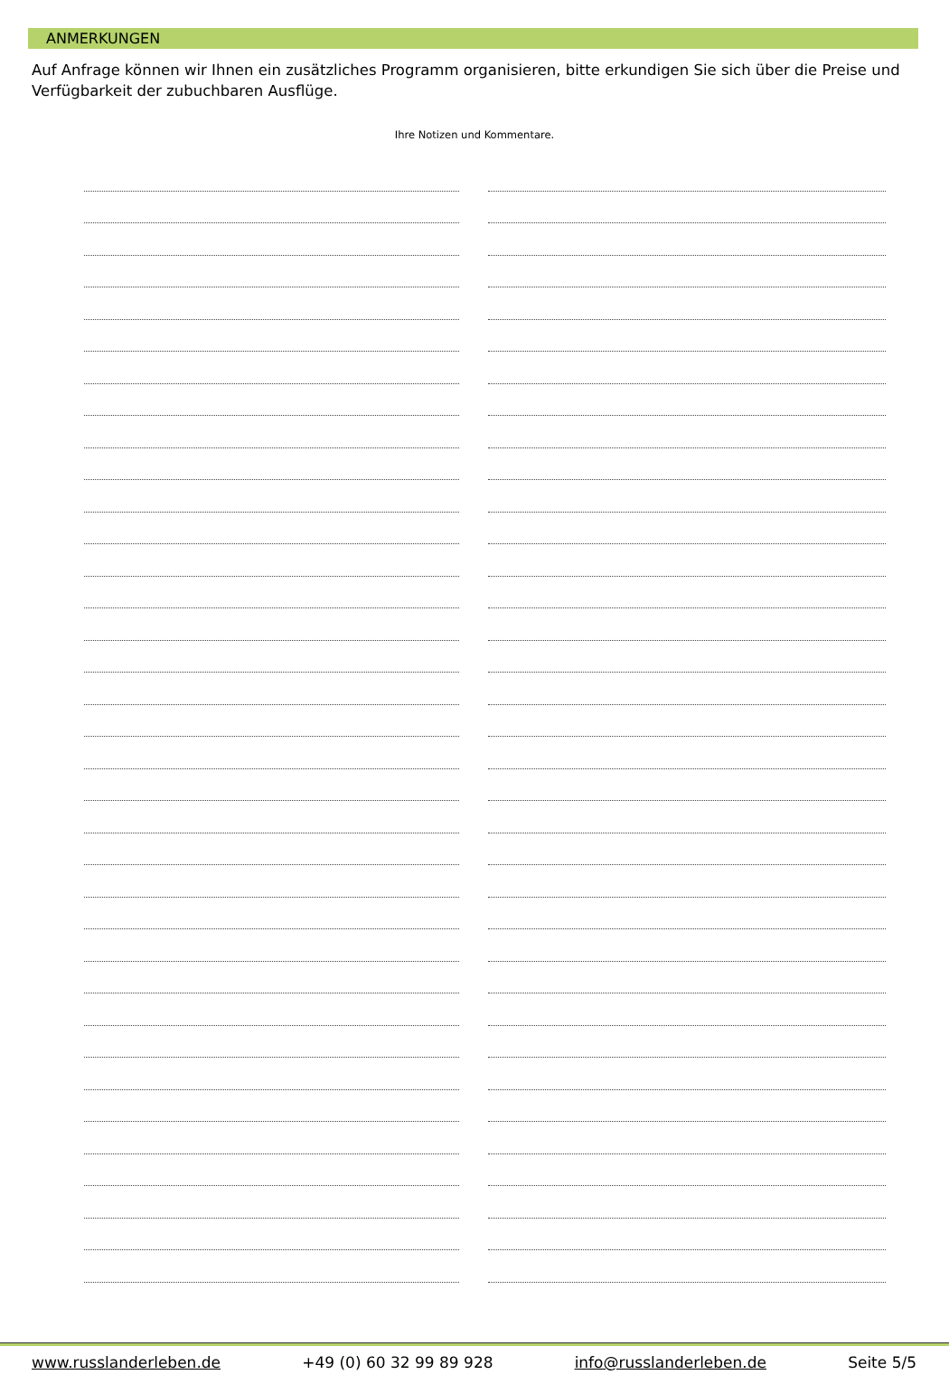ANMERKUNGEN
Auf Anfrage können wir Ihnen ein zusätzliches Programm organisieren, bitte erkundigen Sie sich über die Preise und Verfügbarkeit der zubuchbaren Ausflüge.
Ihre Notizen und Kommentare.
www.russlanderleben.de +49 (0) 60 32 99 89 928 info@russlanderleben.de Seite 5/5